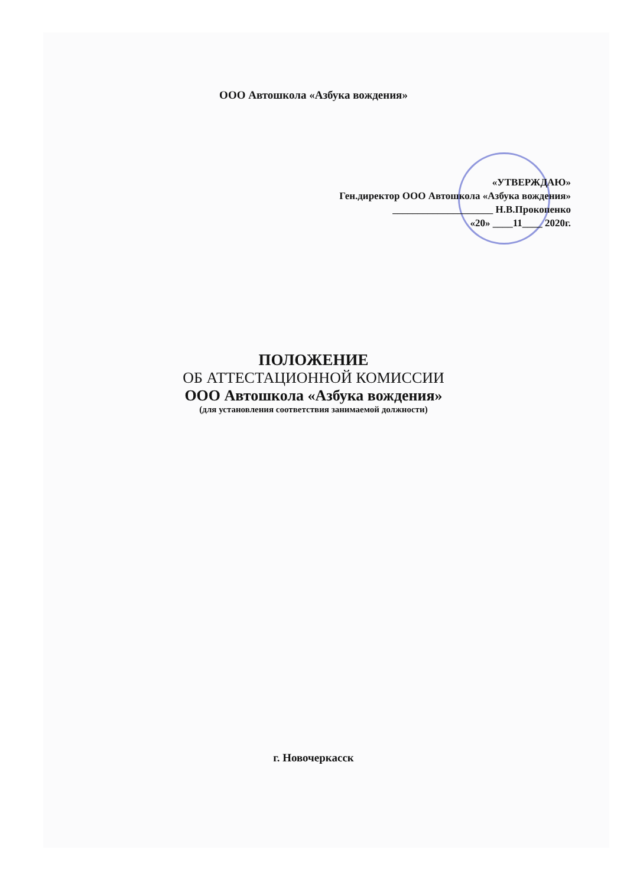ООО Автошкола «Азбука вождения»
«УТВЕРЖДАЮ»
Ген.директор ООО Автошкола «Азбука вождения»
____________________ Н.В.Прокопенко
«20» ____11____ 2020г.
ПОЛОЖЕНИЕ
ОБ АТТЕСТАЦИОННОЙ КОМИССИИ
ООО Автошкола «Азбука вождения»
(для установления соответствия занимаемой должности)
г. Новочеркасск